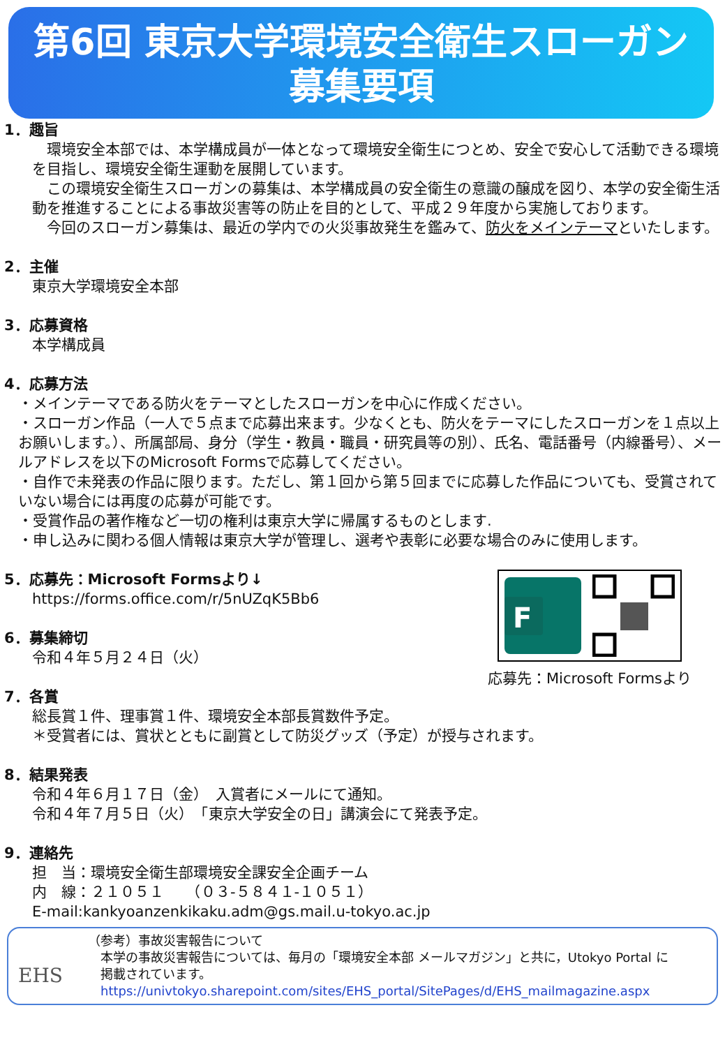第6回 東京大学環境安全衛生スローガン
募集要項
1．趣旨
環境安全本部では、本学構成員が一体となって環境安全衛生につとめ、安全で安心して活動できる環境を目指し、環境安全衛生運動を展開しています。
この環境安全衛生スローガンの募集は、本学構成員の安全衛生の意識の醸成を図り、本学の安全衛生活動を推進することによる事故災害等の防止を目的として、平成２９年度から実施しております。
今回のスローガン募集は、最近の学内での火災事故発生を鑑みて、防火をメインテーマといたします。
2．主催
東京大学環境安全本部
3．応募資格
本学構成員
4．応募方法
・メインテーマである防火をテーマとしたスローガンを中心に作成ください。
・スローガン作品（一人で５点まで応募出来ます。少なくとも、防火をテーマにしたスローガンを１点以上お願いします。）、所属部局、身分（学生・教員・職員・研究員等の別）、氏名、電話番号（内線番号）、メールアドレスを以下のMicrosoft Formsで応募してください。
・自作で未発表の作品に限ります。ただし、第１回から第５回までに応募した作品についても、受賞されていない場合には再度の応募が可能です。
・受賞作品の著作権など一切の権利は東京大学に帰属するものとします.
・申し込みに関わる個人情報は東京大学が管理し、選考や表彰に必要な場合のみに使用します。
F
応募先：Microsoft Formsより
5．応募先：Microsoft Formsより↓
https://forms.office.com/r/5nUZqK5Bb6
6．募集締切
令和４年５月２４日（火）
7．各賞
総長賞１件、理事賞１件、環境安全本部長賞数件予定。
＊受賞者には、賞状とともに副賞として防災グッズ（予定）が授与されます。
8．結果発表
令和４年６月１７日（金）　入賞者にメールにて通知。
令和４年７月５日（火）　「東京大学安全の日」講演会にて発表予定。
9．連絡先
担　当：環境安全衛生部環境安全課安全企画チーム
内　線：２１０５１　　（０３-５８４１-１０５１）
E-mail:kankyoanzenkikaku.adm@gs.mail.u-tokyo.ac.jp
EHS
（参考）事故災害報告について
　本学の事故災害報告については、毎月の「環境安全本部 メールマガジン」と共に，Utokyo Portal に
　掲載されています。
　https://univtokyo.sharepoint.com/sites/EHS_portal/SitePages/d/EHS_mailmagazine.aspx